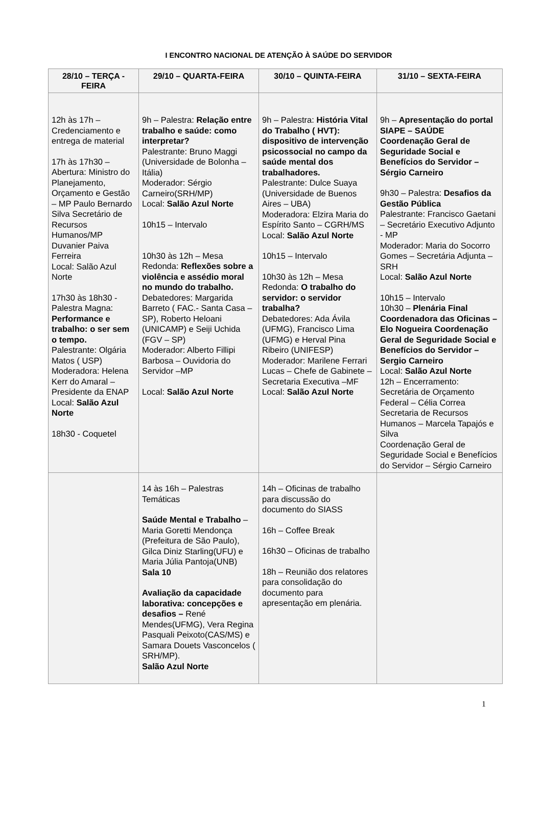I ENCONTRO NACIONAL DE ATENÇÃO À SAÚDE DO SERVIDOR
| 28/10 – TERÇA - FEIRA | 29/10 – QUARTA-FEIRA | 30/10 – QUINTA-FEIRA | 31/10 – SEXTA-FEIRA |
| --- | --- | --- | --- |
| 12h às 17h – Credenciamento e entrega de material 17h às 17h30 – Abertura: Ministro do Planejamento, Orçamento e Gestão – MP Paulo Bernardo Silva Secretário de Recursos Humanos/MP Duvanier Paiva Ferreira Local: Salão Azul Norte 17h30 às 18h30 - Palestra Magna: Performance e trabalho: o ser sem o tempo. Palestrante: Olgária Matos ( USP) Moderadora: Helena Kerr do Amaral – Presidente da ENAP Local: Salão Azul Norte 18h30 - Coquetel | 9h – Palestra: Relação entre trabalho e saúde: como interpretar? Palestrante: Bruno Maggi (Universidade de Bolonha – Itália) Moderador: Sérgio Carneiro(SRH/MP) Local: Salão Azul Norte 10h15 – Intervalo 10h30 às 12h – Mesa Redonda: Reflexões sobre a violência e assédio moral no mundo do trabalho. Debatedores: Margarida Barreto ( FAC.- Santa Casa – SP), Roberto Heloani (UNICAMP) e Seiji Uchida (FGV – SP) Moderador: Alberto Fillipi Barbosa – Ouvidoria do Servidor –MP Local: Salão Azul Norte | 9h – Palestra: História Vital do Trabalho ( HVT): dispositivo de intervenção psicossocial no campo da saúde mental dos trabalhadores. Palestrante: Dulce Suaya (Universidade de Buenos Aires – UBA) Moderadora: Elzira Maria do Espírito Santo – CGRH/MS Local: Salão Azul Norte 10h15 – Intervalo 10h30 às 12h – Mesa Redonda: O trabalho do servidor: o servidor trabalha? Debatedores: Ada Ávila (UFMG), Francisco Lima (UFMG) e Herval Pina Ribeiro (UNIFESP) Moderador: Marilene Ferrari Lucas – Chefe de Gabinete – Secretaria Executiva –MF Local: Salão Azul Norte | 9h – Apresentação do portal SIAPE – SAÚDE Coordenação Geral de Seguridade Social e Benefícios do Servidor – Sérgio Carneiro 9h30 – Palestra: Desafios da Gestão Pública Palestrante: Francisco Gaetani – Secretário Executivo Adjunto - MP Moderador: Maria do Socorro Gomes – Secretária Adjunta – SRH Local: Salão Azul Norte 10h15 – Intervalo 10h30 – Plenária Final Coordenadora das Oficinas – Elo Nogueira Coordenação Geral de Seguridade Social e Benefícios do Servidor – Sergio Carneiro Local: Salão Azul Norte 12h – Encerramento: Secretária de Orçamento Federal – Célia Correa Secretaria de Recursos Humanos – Marcela Tapajós e Silva Coordenação Geral de Seguridade Social e Benefícios do Servidor – Sérgio Carneiro |
| | 14 às 16h – Palestras Temáticas Saúde Mental e Trabalho – Maria Goretti Mendonça (Prefeitura de São Paulo), Gilca Diniz Starling(UFU) e Maria Júlia Pantoja(UNB) Sala 10 Avaliação da capacidade laborativa: concepções e desafios – René Mendes(UFMG), Vera Regina Pasquali Peixoto(CAS/MS) e Samara Douets Vasconcelos ( SRH/MP). Salão Azul Norte | 14h – Oficinas de trabalho para discussão do documento do SIASS 16h – Coffee Break 16h30 – Oficinas de trabalho 18h – Reunião dos relatores para consolidação do documento para apresentação em plenária. | |
1